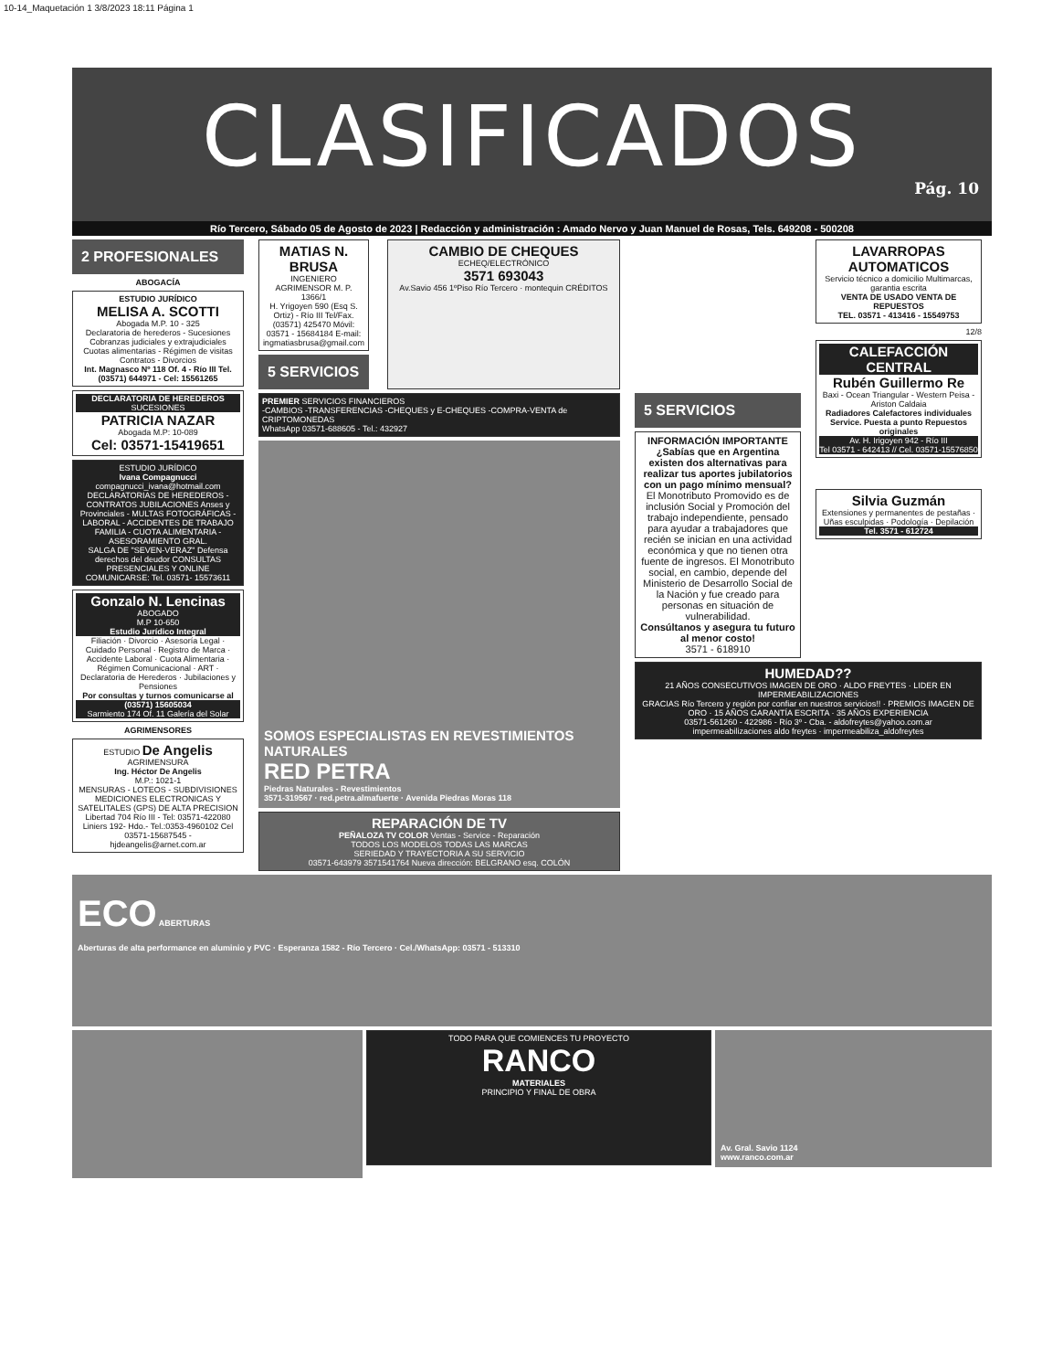10-14_Maquetación 1 3/8/2023 18:11 Página 1
CLASIFICADOS
Pág. 10
Río Tercero, Sábado 05 de Agosto de 2023 | Redacción y administración : Amado Nervo y Juan Manuel de Rosas, Tels. 649208 - 500208
2 PROFESIONALES
ABOGACÍA
ESTUDIO JURÍDICO
MELISA A. SCOTTI
Abogada M.P. 10 - 325
Declaratoria de herederos - Sucesiones Cobranzas judiciales y extrajudiciales Cuotas alimentarias - Régimen de visitas Contratos - Divorcios
Int. Magnasco Nº 118 Of. 4 - Río III Tel. (03571) 644971 - Cel: 15561265
DECLARATORIA DE HEREDEROS
SUCESIONES
PATRICIA NAZAR
Abogada M.P: 10-089
Cel: 03571-15419651
ESTUDIO JURÍDICO
Ivana Compagnucci
compagnucci_ivana@hotmail.com
DECLARATORIAS DE HEREDEROS - CONTRATOS JUBILACIONES Anses y Provinciales - MULTAS FOTOGRÁFICAS - LABORAL - ACCIDENTES DE TRABAJO FAMILIA - CUOTA ALIMENTARIA - ASESORAMIENTO GRAL.
SALGA DE "SEVEN-VERAZ" Defensa derechos del deudor CONSULTAS PRESENCIALES Y ONLINE
COMUNICARSE: Tel. 03571- 15573611
Gonzalo N. Lencinas
ABOGADO
M.P 10-650
Estudio Jurídico Integral
Filiación · Divorcio · Asesoría Legal · Cuidado Personal · Registro de Marca · Accidente Laboral · Cuota Alimentaria · Régimen Comunicacional · ART · Declaratoria de Herederos · Jubilaciones y Pensiones
Por consultas y turnos comunicarse al
(03571) 15605034
Sarmiento 174 Of. 11 Galería del Solar
AGRIMENSORES
ESTUDIO De Angelis AGRIMENSURA
Ing. Héctor De Angelis
M.P.: 1021-1
MENSURAS - LOTEOS - SUBDIVISIONES MEDICIONES ELECTRONICAS Y SATELITALES (GPS) DE ALTA PRECISION
Libertad 704 Río III - Tel: 03571-422080 Liniers 192- Hdo.- Tel.:0353-4960102 Cel 03571-15687545 - hjdeangelis@arnet.com.ar
MATIAS N. BRUSA
INGENIERO AGRIMENSOR M. P. 1366/1
H. Yrigoyen 590 (Esq S. Ortiz) - Río III Tel/Fax. (03571) 425470 Móvil: 03571 - 15684184 E-mail: ingmatiasbrusa@gmail.com
5 SERVICIOS
CAMBIO DE CHEQUES
ECHEQ/ELECTRÓNICO
3571 693043
Av.Savio 456 1ºPiso Río Tercero · montequin CRÉDITOS
PREMIER SERVICIOS FINANCIEROS
-CAMBIOS -TRANSFERENCIAS -CHEQUES y E-CHEQUES -COMPRA-VENTA de CRIPTOMONEDAS
WhatsApp 03571-688605 - Tel.: 432927
SOMOS ESPECIALISTAS EN REVESTIMIENTOS NATURALES
RED PETRA
Piedras Naturales - Revestimientos
3571-319567 · red.petra.almafuerte · Avenida Piedras Moras 118
REPARACIÓN DE TV
PEÑALOZA TV COLOR Ventas - Service - Reparación
TODOS LOS MODELOS TODAS LAS MARCAS
SERIEDAD Y TRAYECTORIA A SU SERVICIO
03571-643979 3571541764 Nueva dirección: BELGRANO esq. COLÓN
5 SERVICIOS
INFORMACIÓN IMPORTANTE
¿Sabías que en Argentina existen dos alternativas para realizar tus aportes jubilatorios con un pago mínimo mensual?
El Monotributo Promovido es de inclusión Social y Promoción del trabajo independiente, pensado para ayudar a trabajadores que recién se inician en una actividad económica y que no tienen otra fuente de ingresos. El Monotributo social, en cambio, depende del Ministerio de Desarrollo Social de la Nación y fue creado para personas en situación de vulnerabilidad.
Consúltanos y asegura tu futuro al menor costo!
3571 - 618910
LAVARROPAS AUTOMATICOS
Servicio técnico a domicilio Multimarcas, garantia escrita
VENTA DE USADO VENTA DE REPUESTOS
TEL. 03571 - 413416 - 15549753
12/8
CALEFACCIÓN CENTRAL
Rubén Guillermo Re
Baxi - Ocean Triangular - Western Peisa - Ariston Caldaia
Radiadores Calefactores individuales Service. Puesta a punto Repuestos originales
Av. H. Irigoyen 942 - Río III
Tel 03571 - 642413 // Cel. 03571-15576850
Silvia Guzmán
Extensiones y permanentes de pestañas · Uñas esculpidas · Podología · Depilación
Tel. 3571 - 612724
HUMEDAD??
21 AÑOS CONSECUTIVOS IMAGEN DE ORO · ALDO FREYTES · LIDER EN IMPERMEABILIZACIONES
GRACIAS Río Tercero y región por confiar en nuestros servicios!! · PREMIOS IMAGEN DE ORO · 15 AÑOS GARANTÍA ESCRITA · 35 AÑOS EXPERIENCIA
03571-561260 - 422986 - Río 3º - Cba. - aldofreytes@yahoo.com.ar
impermeabilizaciones aldo freytes · impermeabiliza_aldofreytes
ECO ABERTURAS
Aberturas de alta performance en aluminio y PVC · Esperanza 1582 - Río Tercero · Cel./WhatsApp: 03571 - 513310
TODO PARA QUE COMIENCES TU PROYECTO
RANCO
MATERIALES
PRINCIPIO Y FINAL DE OBRA
Av. Gral. Savio 1124
www.ranco.com.ar